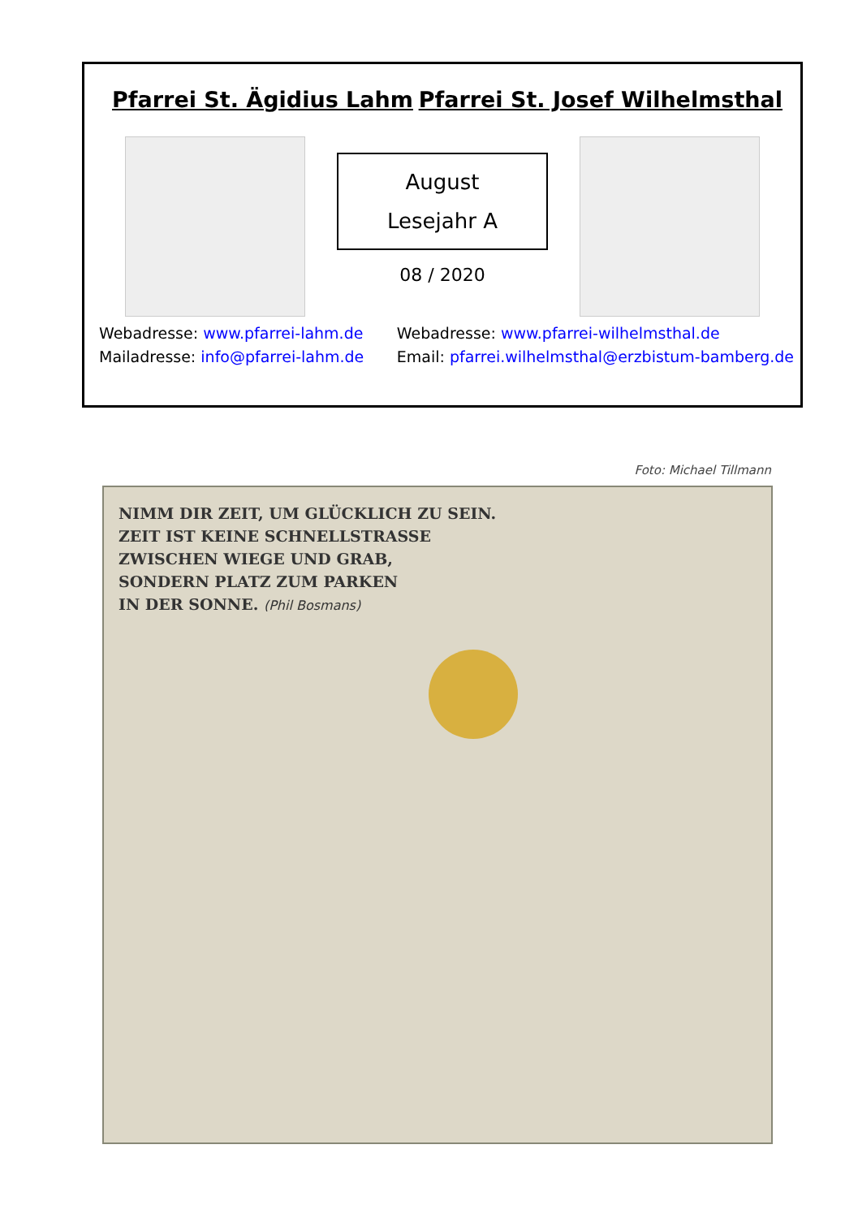Pfarrei St. Ägidius Lahm Pfarrei St. Josef Wilhelmsthal
August
Lesejahr A
08 / 2020
Webadresse: www.pfarrei-lahm.de
Mailadresse: info@pfarrei-lahm.de
Webadresse: www.pfarrei-wilhelmsthal.de
Email: pfarrei.wilhelmsthal@erzbistum-bamberg.de
Foto: Michael Tillmann
NIMM DIR ZEIT, UM GLÜCKLICH ZU SEIN.
ZEIT IST KEINE SCHNELLSTRASSE
ZWISCHEN WIEGE UND GRAB,
SONDERN PLATZ ZUM PARKEN
IN DER SONNE. (Phil Bosmans)